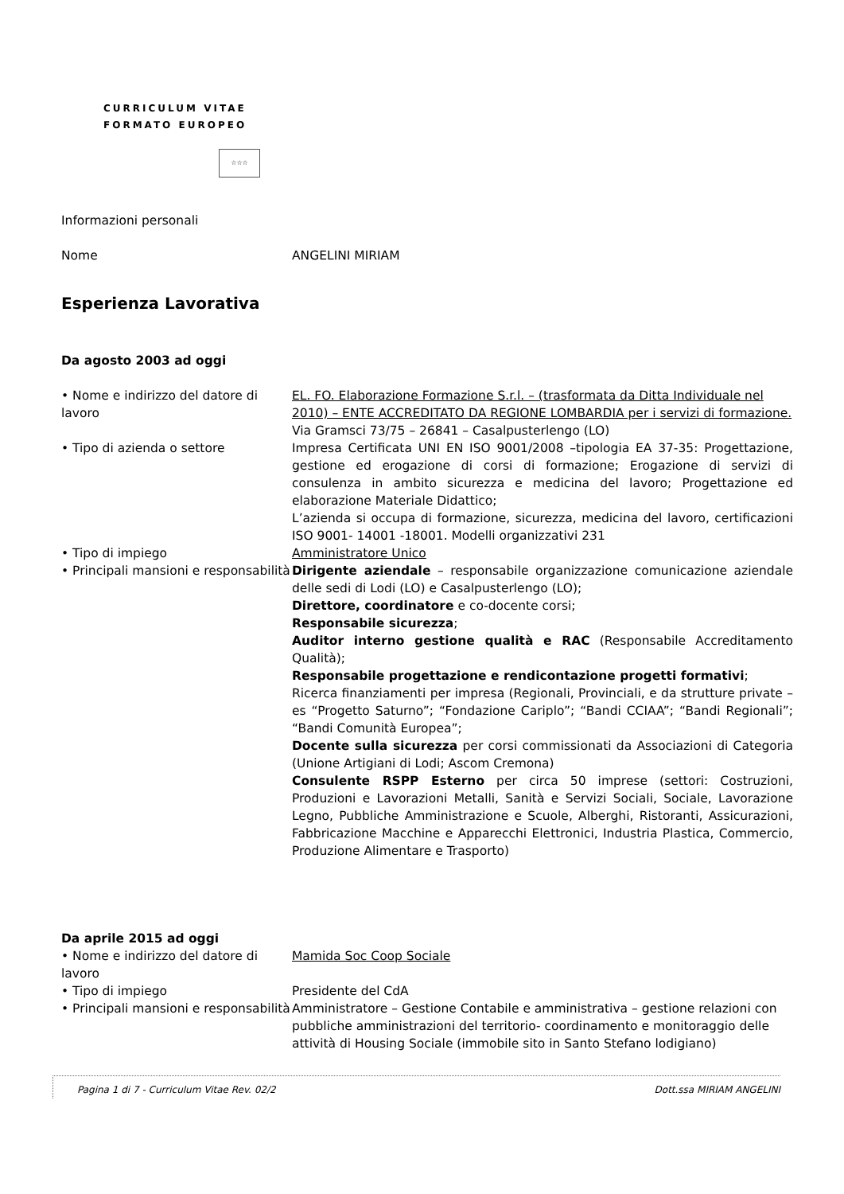CURRICULUM VITAE
FORMATO EUROPEO
☆☆☆
Informazioni personali
Nome ANGELINI MIRIAM
Esperienza Lavorativa
Da agosto 2003 ad oggi
• Nome e indirizzo del datore di lavoro
EL. FO. Elaborazione Formazione S.r.l. – (trasformata da Ditta Individuale nel 2010) – ENTE ACCREDITATO DA REGIONE LOMBARDIA per i servizi di formazione.
Via Gramsci 73/75 – 26841 – Casalpusterlengo (LO)
• Tipo di azienda o settore Impresa Certificata UNI EN ISO 9001/2008 –tipologia EA 37-35: Progettazione, gestione ed erogazione di corsi di formazione; Erogazione di servizi di consulenza in ambito sicurezza e medicina del lavoro; Progettazione ed elaborazione Materiale Didattico;
L’azienda si occupa di formazione, sicurezza, medicina del lavoro, certificazioni ISO 9001- 14001 -18001. Modelli organizzativi 231
• Tipo di impiego Amministratore Unico
• Principali mansioni e responsabilità
Dirigente aziendale – responsabile organizzazione comunicazione aziendale delle sedi di Lodi (LO) e Casalpusterlengo (LO);
Direttore, coordinatore e co-docente corsi;
Responsabile sicurezza;
Auditor interno gestione qualità e RAC (Responsabile Accreditamento Qualità);
Responsabile progettazione e rendicontazione progetti formativi;
Ricerca finanziamenti per impresa (Regionali, Provinciali, e da strutture private – es “Progetto Saturno”; “Fondazione Cariplo”; “Bandi CCIAA”; “Bandi Regionali”; “Bandi Comunità Europea”;
Docente sulla sicurezza per corsi commissionati da Associazioni di Categoria (Unione Artigiani di Lodi; Ascom Cremona)
Consulente RSPP Esterno per circa 50 imprese (settori: Costruzioni, Produzioni e Lavorazioni Metalli, Sanità e Servizi Sociali, Sociale, Lavorazione Legno, Pubbliche Amministrazione e Scuole, Alberghi, Ristoranti, Assicurazioni, Fabbricazione Macchine e Apparecchi Elettronici, Industria Plastica, Commercio, Produzione Alimentare e Trasporto)
Da aprile 2015 ad oggi
• Nome e indirizzo del datore di lavoro
Mamida Soc Coop Sociale
• Tipo di impiego Presidente del CdA
• Principali mansioni e responsabilità
Amministratore – Gestione Contabile e amministrativa – gestione relazioni con pubbliche amministrazioni del territorio- coordinamento e monitoraggio delle attività di Housing Sociale (immobile sito in Santo Stefano lodigiano)
Pagina 1 di 7 - Curriculum Vitae Rev. 02/2 Dott.ssa MIRIAM ANGELINI